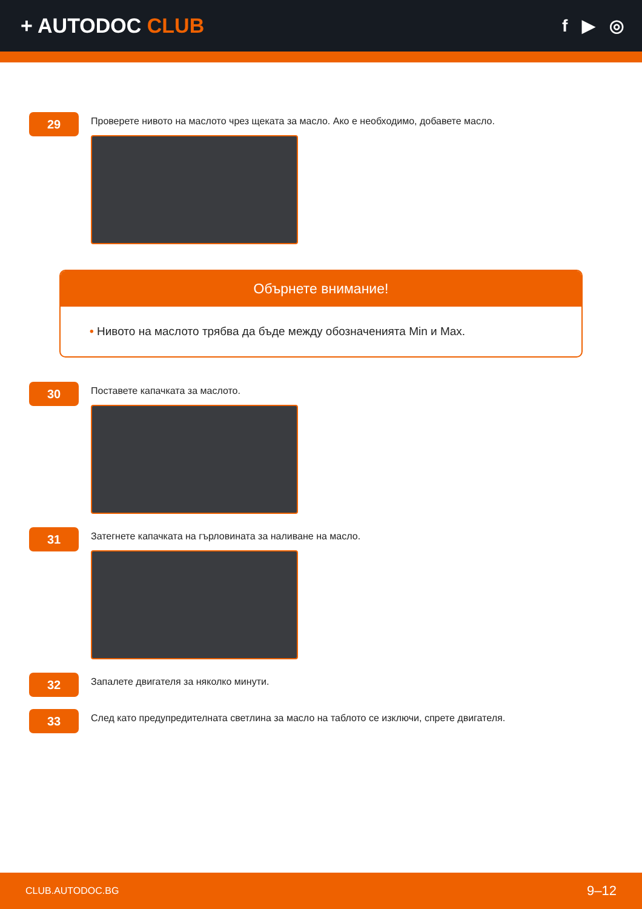+ AUTODOC CLUB
f ▶ ◎
29
Проверете нивото на маслото чрез щеката за масло. Ако е необходимо, добавете масло.
Обърнете внимание!
• Нивото на маслото трябва да бъде между обозначенията Min и Max.
30
Поставете капачката за маслото.
31
Затегнете капачката на гърловината за наливане на масло.
32
Запалете двигателя за няколко минути.
33
След като предупредителната светлина за масло на таблото се изключи, спрете двигателя.
CLUB.AUTODOC.BG 9–12